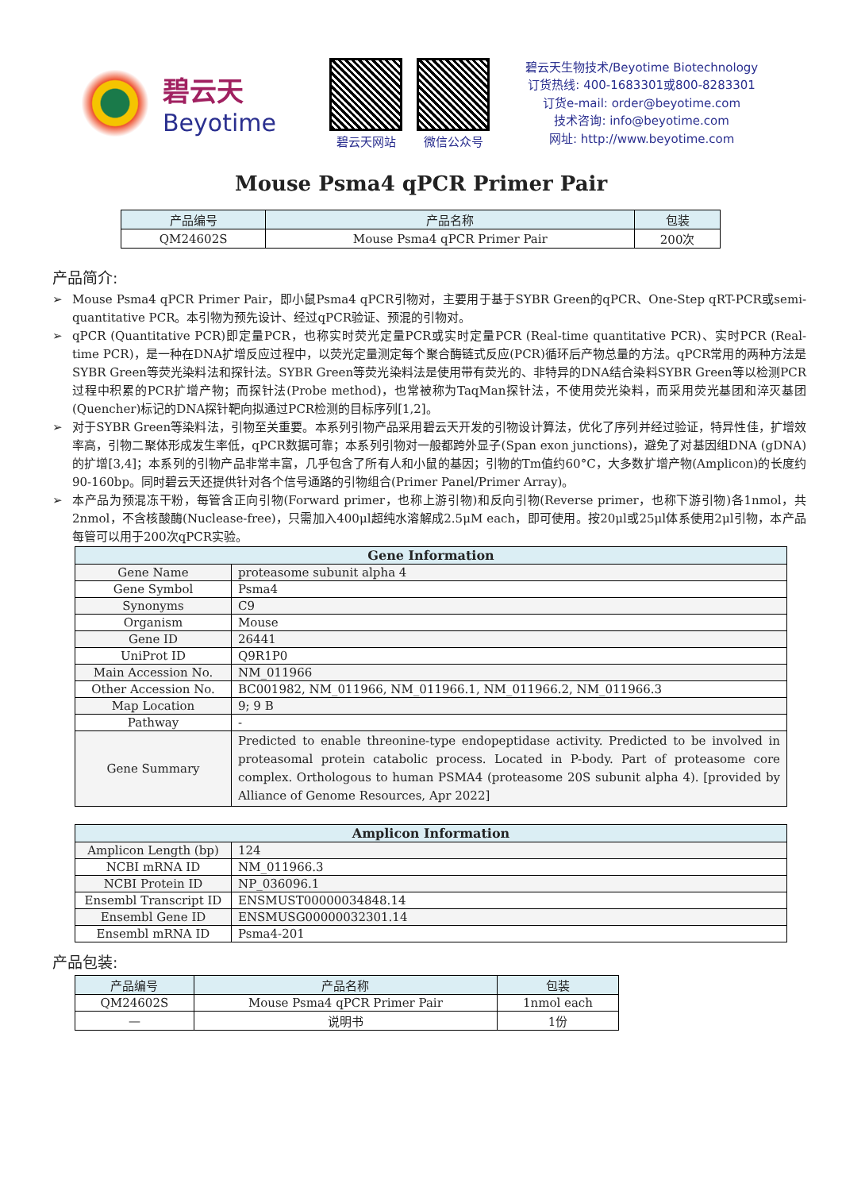碧云天
Beyotime
碧云天网站 微信公众号
碧云天生物技术/Beyotime Biotechnology
订货热线: 400-1683301或800-8283301
订货e-mail: order@beyotime.com
技术咨询: info@beyotime.com
网址: http://www.beyotime.com
Mouse Psma4 qPCR Primer Pair
| 产品编号 | 产品名称 | 包装 |
| --- | --- | --- |
| QM24602S | Mouse Psma4 qPCR Primer Pair | 200次 |
产品简介:
➢ Mouse Psma4 qPCR Primer Pair，即小鼠Psma4 qPCR引物对，主要用于基于SYBR Green的qPCR、One-Step qRT-PCR或semi-quantitative PCR。本引物为预先设计、经过qPCR验证、预混的引物对。
➢ qPCR (Quantitative PCR)即定量PCR，也称实时荧光定量PCR或实时定量PCR (Real-time quantitative PCR)、实时PCR (Real-time PCR)，是一种在DNA扩增反应过程中，以荧光定量测定每个聚合酶链式反应(PCR)循环后产物总量的方法。qPCR常用的两种方法是SYBR Green等荧光染料法和探针法。SYBR Green等荧光染料法是使用带有荧光的、非特异的DNA结合染料SYBR Green等以检测PCR过程中积累的PCR扩增产物；而探针法(Probe method)，也常被称为TaqMan探针法，不使用荧光染料，而采用荧光基团和淬灭基团(Quencher)标记的DNA探针靶向拟通过PCR检测的目标序列[1,2]。
➢ 对于SYBR Green等染料法，引物至关重要。本系列引物产品采用碧云天开发的引物设计算法，优化了序列并经过验证，特异性佳，扩增效率高，引物二聚体形成发生率低，qPCR数据可靠；本系列引物对一般都跨外显子(Span exon junctions)，避免了对基因组DNA (gDNA)的扩增[3,4]；本系列的引物产品非常丰富，几乎包含了所有人和小鼠的基因；引物的Tm值约60°C，大多数扩增产物(Amplicon)的长度约90-160bp。同时碧云天还提供针对各个信号通路的引物组合(Primer Panel/Primer Array)。
➢ 本产品为预混冻干粉，每管含正向引物(Forward primer，也称上游引物)和反向引物(Reverse primer，也称下游引物)各1nmol，共2nmol，不含核酸酶(Nuclease-free)，只需加入400μl超纯水溶解成2.5μM each，即可使用。按20μl或25μl体系使用2μl引物，本产品每管可以用于200次qPCR实验。
| Gene Information | |
| Gene Name | proteasome subunit alpha 4 |
| Gene Symbol | Psma4 |
| Synonyms | C9 |
| Organism | Mouse |
| Gene ID | 26441 |
| UniProt ID | Q9R1P0 |
| Main Accession No. | NM_011966 |
| Other Accession No. | BC001982, NM_011966, NM_011966.1, NM_011966.2, NM_011966.3 |
| Map Location | 9; 9 B |
| Pathway | - |
| Gene Summary | Predicted to enable threonine-type endopeptidase activity. Predicted to be involved in proteasomal protein catabolic process. Located in P-body. Part of proteasome core complex. Orthologous to human PSMA4 (proteasome 20S subunit alpha 4). [provided by Alliance of Genome Resources, Apr 2022] |
| Amplicon Information | |
| Amplicon Length (bp) | 124 |
| NCBI mRNA ID | NM_011966.3 |
| NCBI Protein ID | NP_036096.1 |
| Ensembl Transcript ID | ENSMUST00000034848.14 |
| Ensembl Gene ID | ENSMUSG00000032301.14 |
| Ensembl mRNA ID | Psma4-201 |
产品包装:
| 产品编号 | 产品名称 | 包装 |
| --- | --- | --- |
| QM24602S | Mouse Psma4 qPCR Primer Pair | 1nmol each |
| — | 说明书 | 1份 |